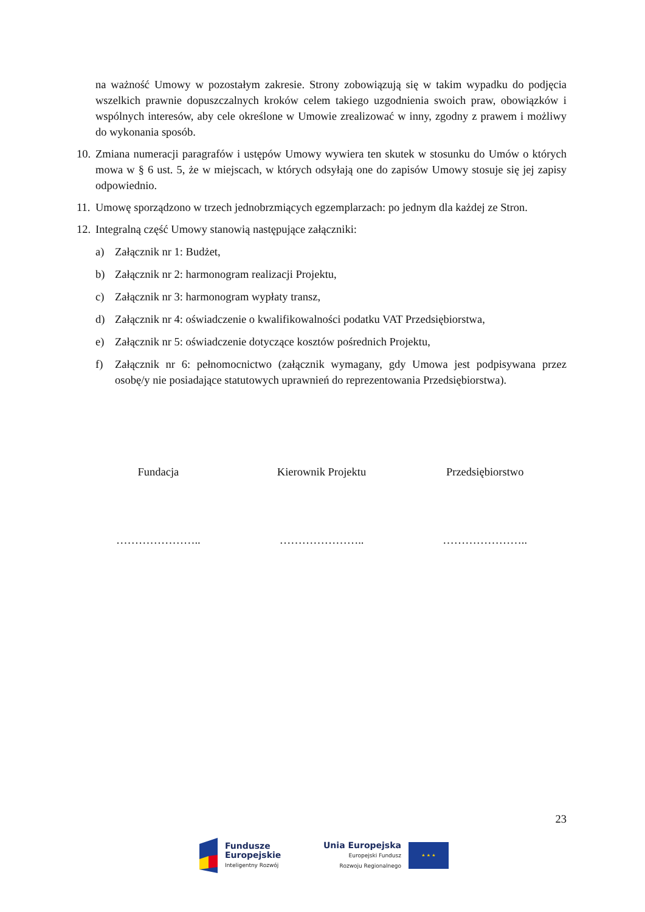na ważność Umowy w pozostałym zakresie. Strony zobowiązują się w takim wypadku do podjęcia wszelkich prawnie dopuszczalnych kroków celem takiego uzgodnienia swoich praw, obowiązków i wspólnych interesów, aby cele określone w Umowie zrealizować w inny, zgodny z prawem i możliwy do wykonania sposób.
10.
Zmiana numeracji paragrafów i ustępów Umowy wywiera ten skutek w stosunku do Umów o których mowa w § 6 ust. 5, że w miejscach, w których odsyłają one do zapisów Umowy stosuje się jej zapisy odpowiednio.
11.
Umowę sporządzono w trzech jednobrzmiących egzemplarzach: po jednym dla każdej ze Stron.
12.
Integralną część Umowy stanowią następujące załączniki:
a) Załącznik nr 1: Budżet,
b) Załącznik nr 2: harmonogram realizacji Projektu,
c) Załącznik nr 3: harmonogram wypłaty transz,
d) Załącznik nr 4: oświadczenie o kwalifikowalności podatku VAT Przedsiębiorstwa,
e) Załącznik nr 5: oświadczenie dotyczące kosztów pośrednich Projektu,
f) Załącznik nr 6: pełnomocnictwo (załącznik wymagany, gdy Umowa jest podpisywana przez osobę/y nie posiadające statutowych uprawnień do reprezentowania Przedsiębiorstwa).
Fundacja Kierownik Projektu Przedsiębiorstwo
………………….. ………………….. …………………..
23
Fundusze
Europejskie
Inteligentny Rozwój
Unia Europejska
Europejski Fundusz
Rozwoju Regionalnego
★ ★ ★